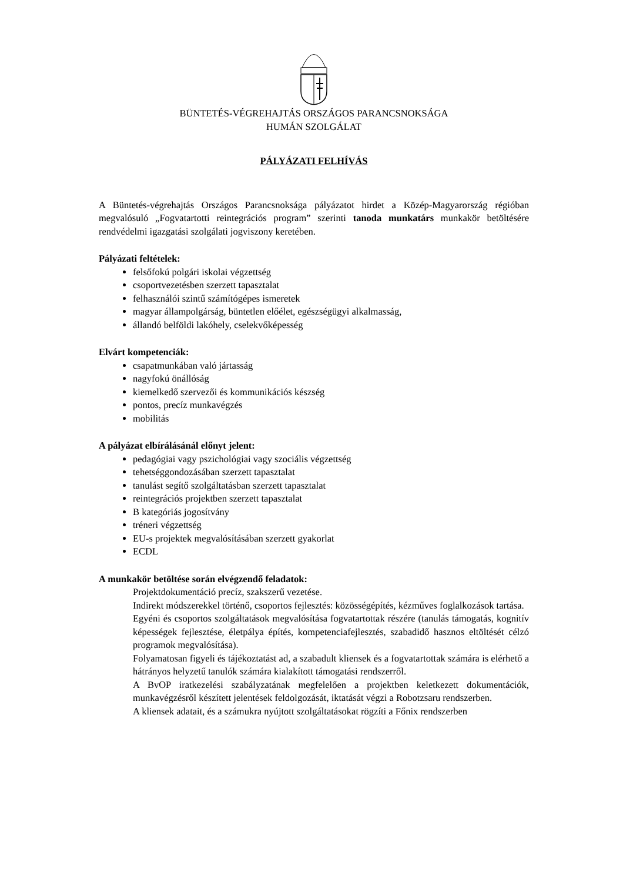BÜNTETÉS-VÉGREHAJTÁS ORSZÁGOS PARANCSNOKSÁGA
HUMÁN SZOLGÁLAT
PÁLYÁZATI FELHÍVÁS
A Büntetés-végrehajtás Országos Parancsnoksága pályázatot hirdet a Közép-Magyarország régióban megvalósuló „Fogvatartotti reintegrációs program” szerinti tanoda munkatárs munkakör betöltésére rendvédelmi igazgatási szolgálati jogviszony keretében.
Pályázati feltételek:
felsőfokú polgári iskolai végzettség
csoportvezetésben szerzett tapasztalat
felhasználói szintű számítógépes ismeretek
magyar állampolgárság, büntetlen előélet, egészségügyi alkalmasság,
állandó belföldi lakóhely, cselekvőképesség
Elvárt kompetenciák:
csapatmunkában való jártasság
nagyfokú önállóság
kiemelkedő szervezői és kommunikációs készség
pontos, precíz munkavégzés
mobilitás
A pályázat elbírálásánál előnyt jelent:
pedagógiai vagy pszichológiai vagy szociális végzettség
tehetséggondozásában szerzett tapasztalat
tanulást segítő szolgáltatásban szerzett tapasztalat
reintegrációs projektben szerzett tapasztalat
B kategóriás jogosítvány
tréneri végzettség
EU-s projektek megvalósításában szerzett gyakorlat
ECDL
A munkakör betöltése során elvégzendő feladatok:
Projektdokumentáció precíz, szakszerű vezetése.
Indirekt módszerekkel történő, csoportos fejlesztés: közösségépítés, kézműves foglalkozások tartása.
Egyéni és csoportos szolgáltatások megvalósítása fogvatartottak részére (tanulás támogatás, kognitív képességek fejlesztése, életpálya építés, kompetenciafejlesztés, szabadidő hasznos eltöltését célzó programok megvalósítása).
Folyamatosan figyeli és tájékoztatást ad, a szabadult kliensek és a fogvatartottak számára is elérhető a hátrányos helyzetű tanulók számára kialakított támogatási rendszerről.
A BvOP iratkezelési szabályzatának megfelelően a projektben keletkezett dokumentációk, munkavégzésről készített jelentések feldolgozását, iktatását végzi a Robotzsaru rendszerben.
A kliensek adatait, és a számukra nyújtott szolgáltatásokat rögzíti a Főnix rendszerben